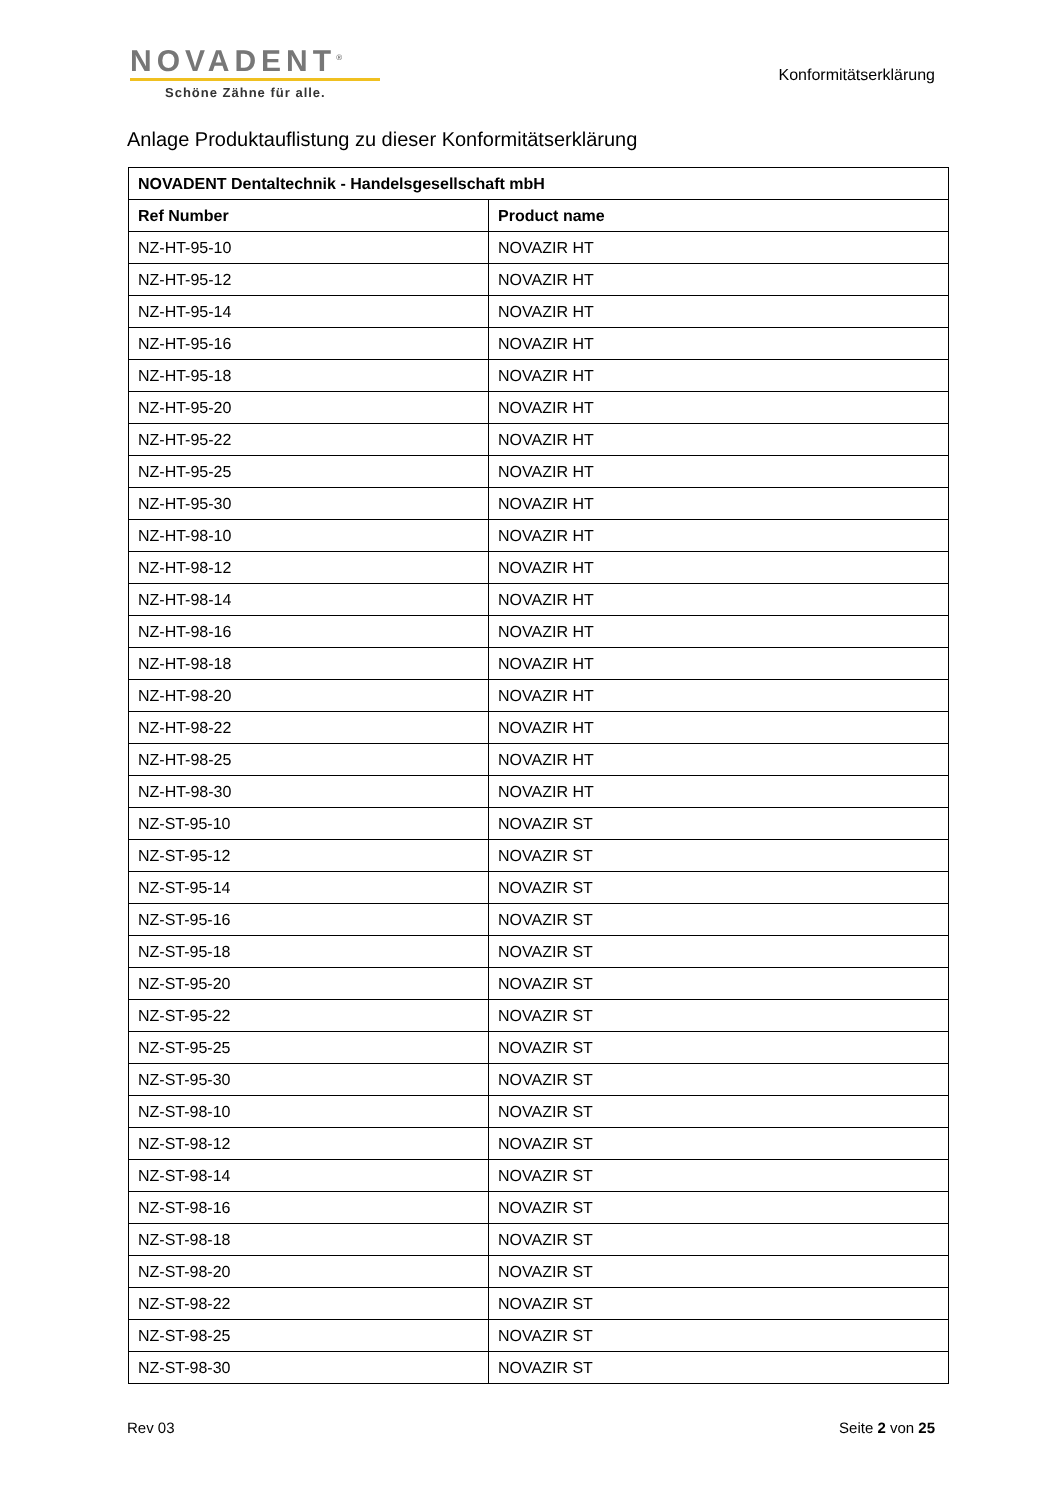NOVADENT<sup>®</sup>
Schöne Zähne für alle.
Konformitätserklärung
Anlage Produktauflistung zu dieser Konformitätserklärung
| NOVADENT Dentaltechnik - Handelsgesellschaft mbH | |
| --- | --- |
| Ref Number | Product name |
| NZ-HT-95-10 | NOVAZIR HT |
| NZ-HT-95-12 | NOVAZIR HT |
| NZ-HT-95-14 | NOVAZIR HT |
| NZ-HT-95-16 | NOVAZIR HT |
| NZ-HT-95-18 | NOVAZIR HT |
| NZ-HT-95-20 | NOVAZIR HT |
| NZ-HT-95-22 | NOVAZIR HT |
| NZ-HT-95-25 | NOVAZIR HT |
| NZ-HT-95-30 | NOVAZIR HT |
| NZ-HT-98-10 | NOVAZIR HT |
| NZ-HT-98-12 | NOVAZIR HT |
| NZ-HT-98-14 | NOVAZIR HT |
| NZ-HT-98-16 | NOVAZIR HT |
| NZ-HT-98-18 | NOVAZIR HT |
| NZ-HT-98-20 | NOVAZIR HT |
| NZ-HT-98-22 | NOVAZIR HT |
| NZ-HT-98-25 | NOVAZIR HT |
| NZ-HT-98-30 | NOVAZIR HT |
| NZ-ST-95-10 | NOVAZIR ST |
| NZ-ST-95-12 | NOVAZIR ST |
| NZ-ST-95-14 | NOVAZIR ST |
| NZ-ST-95-16 | NOVAZIR ST |
| NZ-ST-95-18 | NOVAZIR ST |
| NZ-ST-95-20 | NOVAZIR ST |
| NZ-ST-95-22 | NOVAZIR ST |
| NZ-ST-95-25 | NOVAZIR ST |
| NZ-ST-95-30 | NOVAZIR ST |
| NZ-ST-98-10 | NOVAZIR ST |
| NZ-ST-98-12 | NOVAZIR ST |
| NZ-ST-98-14 | NOVAZIR ST |
| NZ-ST-98-16 | NOVAZIR ST |
| NZ-ST-98-18 | NOVAZIR ST |
| NZ-ST-98-20 | NOVAZIR ST |
| NZ-ST-98-22 | NOVAZIR ST |
| NZ-ST-98-25 | NOVAZIR ST |
| NZ-ST-98-30 | NOVAZIR ST |
Rev 03 Seite 2 von 25